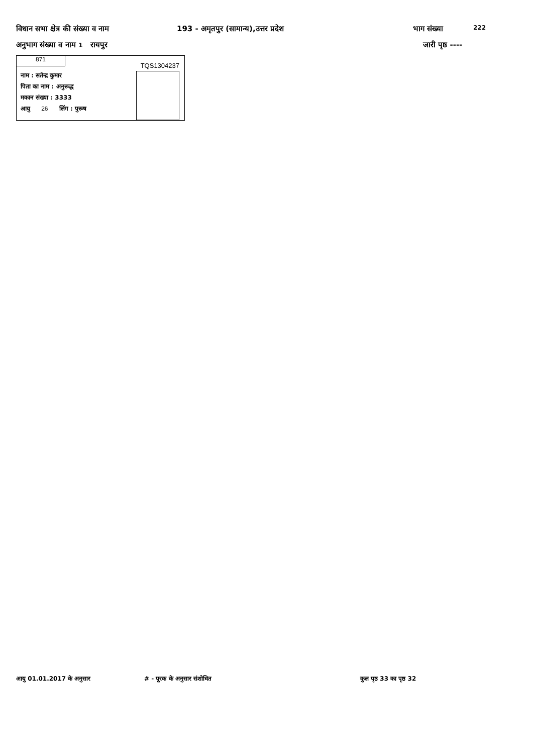विधान सभा क्षेत्र की संख्या व नाम 193 - अमृतपुर (सामान्य),उत्तर प्रदेश भाग संख्या 222
अनुभाग संख्या व नाम 1 रायपुर जारी पृष्ठ ----
871
TQS1304237
नाम : सतेन्द्र कुमार
पिता का नाम : अनुरूद्ध
मकान संख्या : 3333
आयु 26 लिंग : पुरूष
आयु 01.01.2017 के अनुसार # - पूरक के अनुसार संशोधित कुल पृष्ठ 33 का पृष्ठ 32